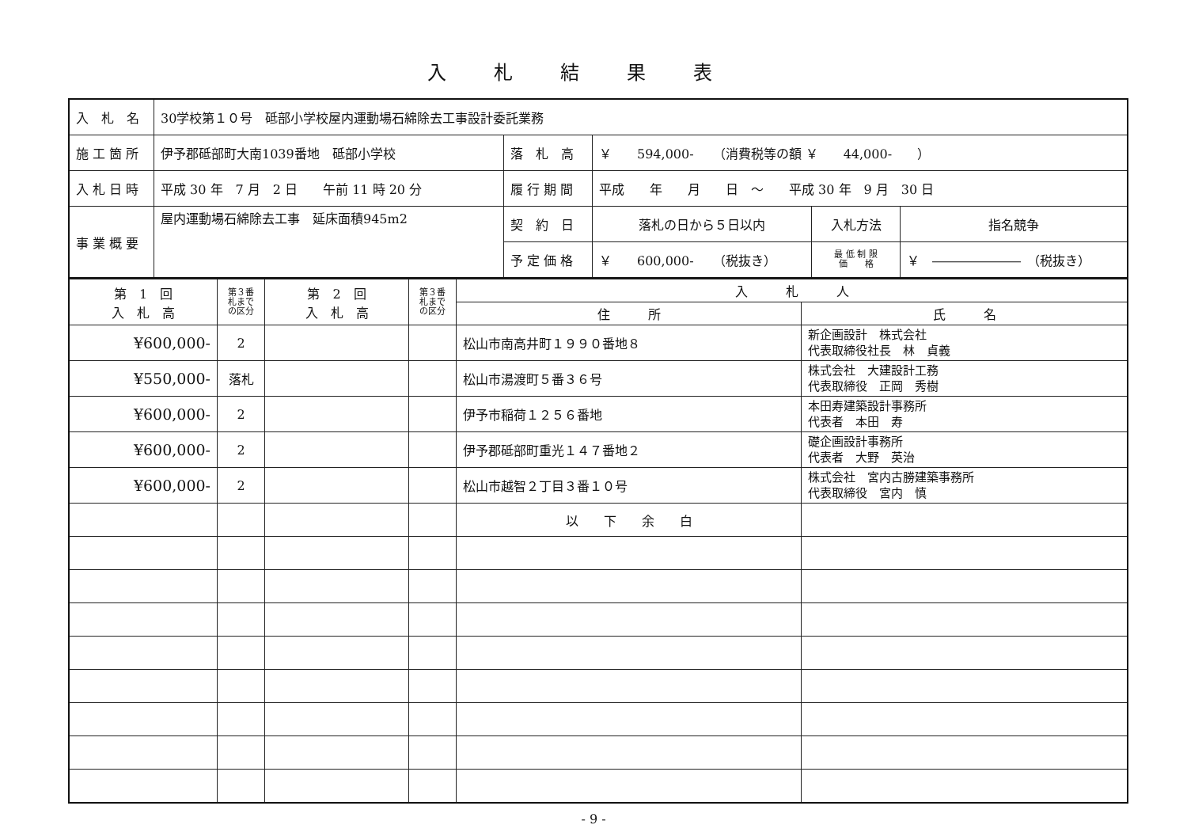入札結果表
| 入 札 名 | 30学校第１０号 砥部小学校屋内運動場石綿除去工事設計委託業務 | | | | |
| 施 工 箇 所 | 伊予郡砥部町大南1039番地 砥部小学校 | 落 札 高 | ￥ 594,000- （消費税等の額 ￥ 44,000- ） | | |
| 入 札 日 時 | 平成 30 年 7 月 2 日 午前 11 時 20 分 | 履 行 期 間 | 平成 年 月 日 ～ 平成 30 年 9 月 30 日 | | |
| 事 業 概 要 | 屋内運動場石綿除去工事 延床面積945m2 | 契 約 日 | 落札の日から５日以内 | 入札方法 | 指名競争 |
| | | 予 定 価 格 | ￥ 600,000- （税抜き） | 最 低 制 限 価 格 | ￥ ――――――― （税抜き） |
| 第 1 回 入 札 高 | 第３番 札まで の区分 | 第 2 回 入 札 高 | 第３番 札まで の区分 | 入 札 人 | |
| --- | --- | --- | --- | --- | --- |
| | | | | 住 所 | 氏 名 |
| ¥600,000- | 2 | | | 松山市南高井町１９９０番地８ | 新企画設計 株式会社 代表取締役社長 林 貞義 |
| ¥550,000- | 落札 | | | 松山市湯渡町５番３６号 | 株式会社 大建設計工務 代表取締役 正岡 秀樹 |
| ¥600,000- | 2 | | | 伊予市稲荷１２５６番地 | 本田寿建築設計事務所 代表者 本田 寿 |
| ¥600,000- | 2 | | | 伊予郡砥部町重光１４７番地２ | 礎企画設計事務所 代表者 大野 英治 |
| ¥600,000- | 2 | | | 松山市越智２丁目３番１０号 | 株式会社 宮内古勝建築事務所 代表取締役 宮内 慎 |
| | | | | 以 下 余 白 | |
- 9 -